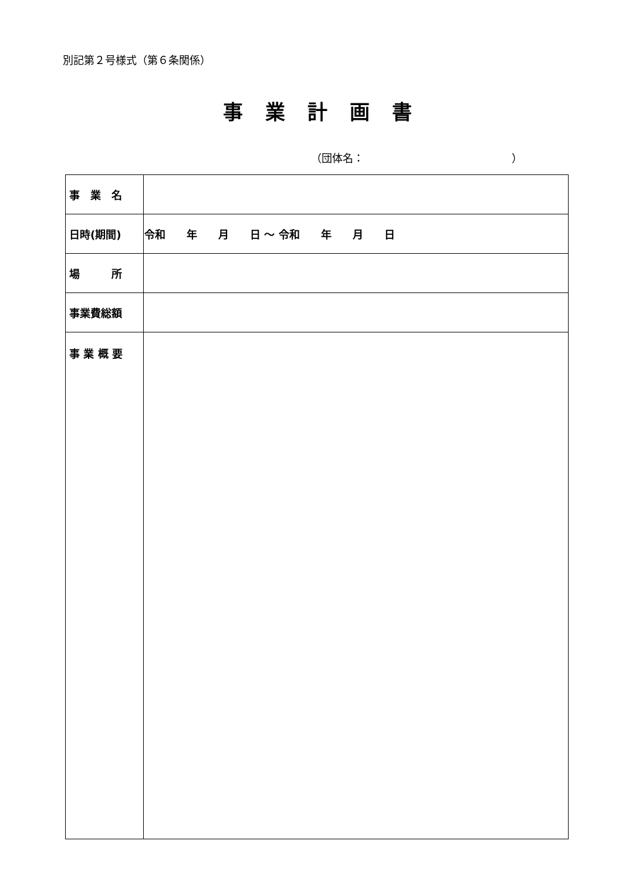別記第２号様式（第６条関係）
事業計画書
（団体名：　　　　　　　　　　　　　　）
| 事 業 名 | |
| 日時(期間) | 令和 年 月 日 ～ 令和 年 月 日 |
| 場 所 | |
| 事業費総額 | |
| 事 業 概 要 | |